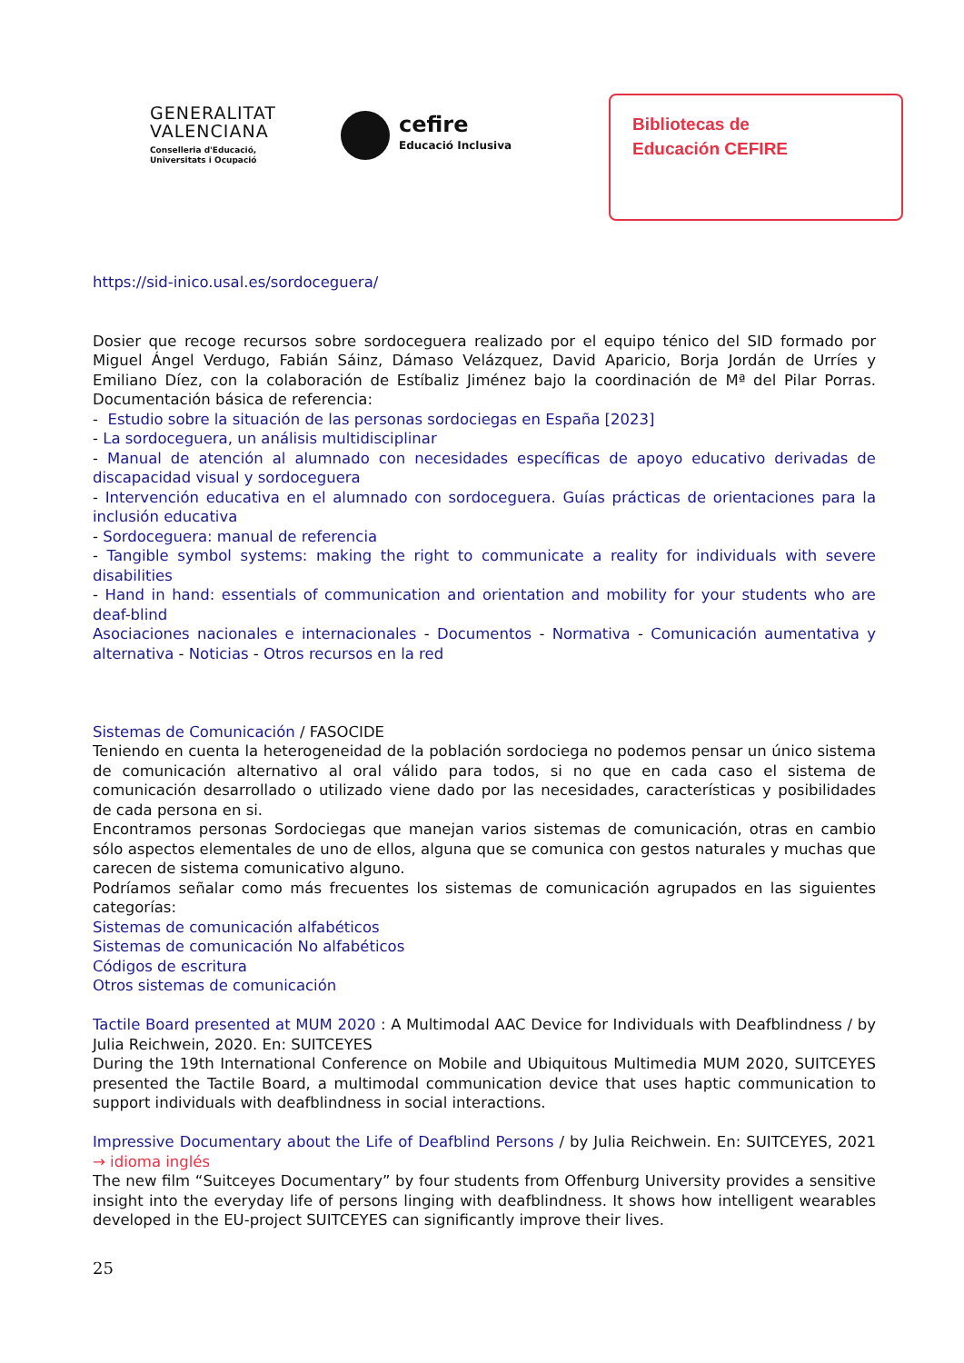GENERALITAT
VALENCIANA
Conselleria d'Educació,
Universitats i Ocupació
cefire
Educació Inclusiva
Bibliotecas de
Educación CEFIRE
https://sid-inico.usal.es/sordoceguera/
Dosier que recoge recursos sobre sordoceguera realizado por el equipo ténico del SID formado por Miguel Ángel Verdugo, Fabián Sáinz, Dámaso Velázquez, David Aparicio, Borja Jordán de Urríes y Emiliano Díez, con la colaboración de Estíbaliz Jiménez bajo la coordinación de Mª del Pilar Porras. Documentación básica de referencia:
- Estudio sobre la situación de las personas sordociegas en España [2023]
- La sordoceguera, un análisis multidisciplinar
- Manual de atención al alumnado con necesidades específicas de apoyo educativo derivadas de discapacidad visual y sordoceguera
- Intervención educativa en el alumnado con sordoceguera. Guías prácticas de orientaciones para la inclusión educativa
- Sordoceguera: manual de referencia
- Tangible symbol systems: making the right to communicate a reality for individuals with severe disabilities
- Hand in hand: essentials of communication and orientation and mobility for your students who are deaf-blind
Asociaciones nacionales e internacionales - Documentos - Normativa - Comunicación aumentativa y alternativa - Noticias - Otros recursos en la red
Sistemas de Comunicación / FASOCIDE
Teniendo en cuenta la heterogeneidad de la población sordociega no podemos pensar un único sistema de comunicación alternativo al oral válido para todos, si no que en cada caso el sistema de comunicación desarrollado o utilizado viene dado por las necesidades, características y posibilidades de cada persona en si.
Encontramos personas Sordociegas que manejan varios sistemas de comunicación, otras en cambio sólo aspectos elementales de uno de ellos, alguna que se comunica con gestos naturales y muchas que carecen de sistema comunicativo alguno.
Podríamos señalar como más frecuentes los sistemas de comunicación agrupados en las siguientes categorías:
Sistemas de comunicación alfabéticos
Sistemas de comunicación No alfabéticos
Códigos de escritura
Otros sistemas de comunicación
Tactile Board presented at MUM 2020 : A Multimodal AAC Device for Individuals with Deafblindness / by Julia Reichwein, 2020. En: SUITCEYES
During the 19th International Conference on Mobile and Ubiquitous Multimedia MUM 2020, SUITCEYES presented the Tactile Board, a multimodal communication device that uses haptic communication to support individuals with deafblindness in social interactions.
Impressive Documentary about the Life of Deafblind Persons / by Julia Reichwein. En: SUITCEYES, 2021 → idioma inglés
The new film “Suitceyes Documentary” by four students from Offenburg University provides a sensitive insight into the everyday life of persons linging with deafblindness. It shows how intelligent wearables developed in the EU-project SUITCEYES can significantly improve their lives.
25